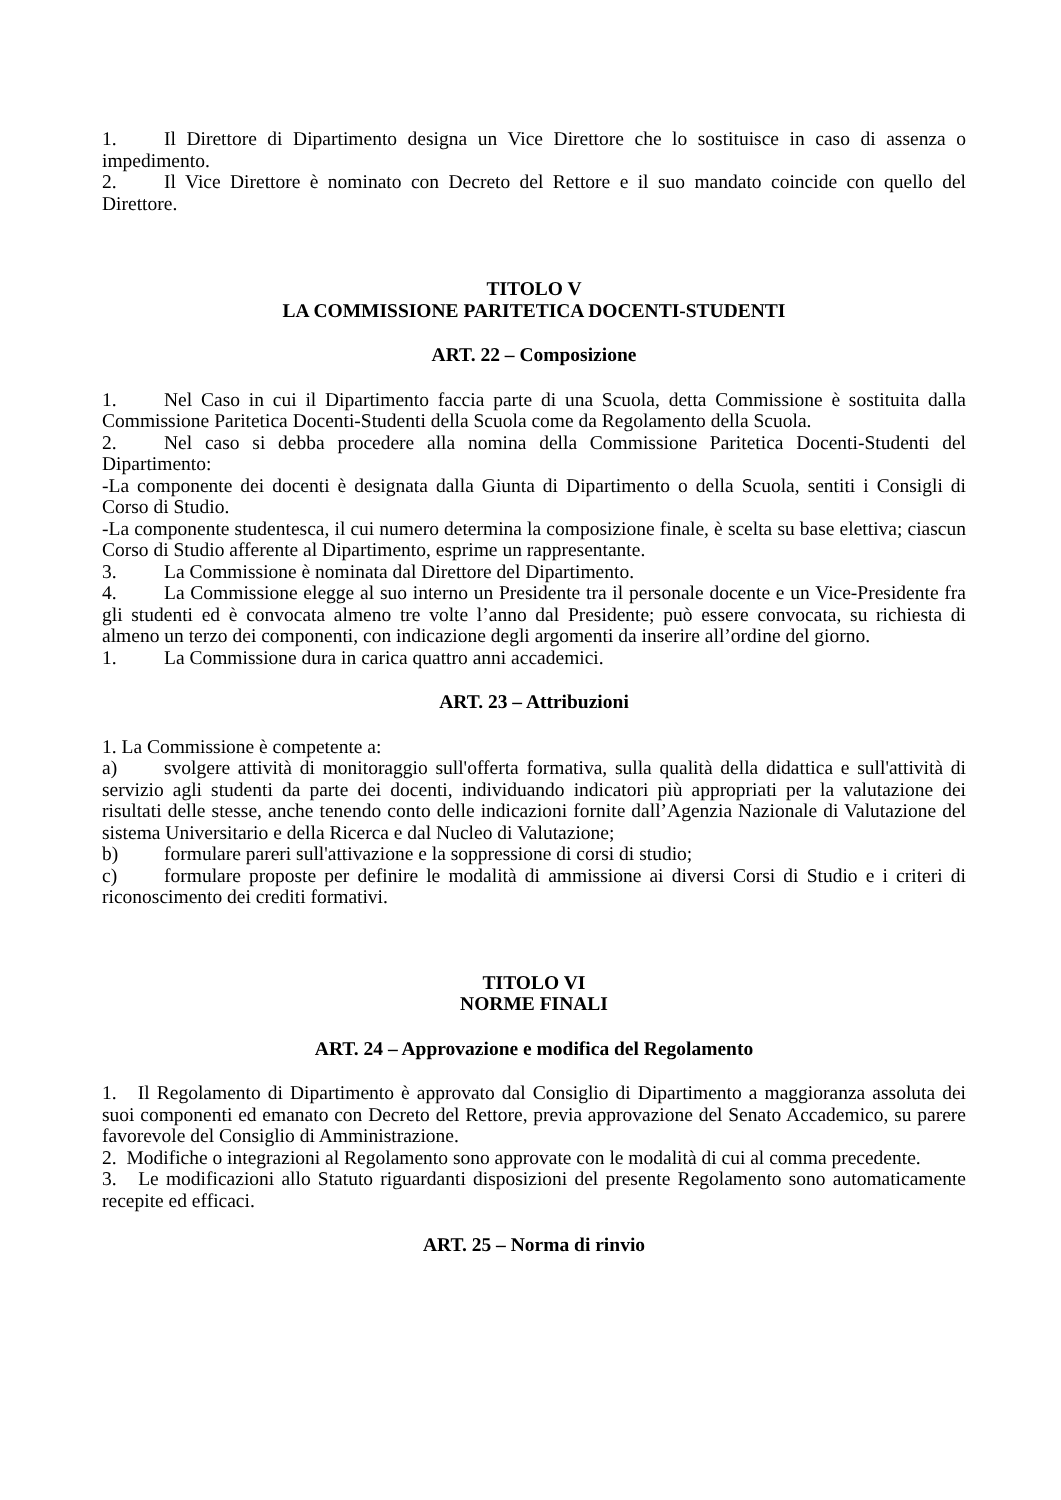1. Il Direttore di Dipartimento designa un Vice Direttore che lo sostituisce in caso di assenza o impedimento.
2. Il Vice Direttore è nominato con Decreto del Rettore e il suo mandato coincide con quello del Direttore.
TITOLO V
LA COMMISSIONE PARITETICA DOCENTI-STUDENTI
ART. 22 – Composizione
1. Nel Caso in cui il Dipartimento faccia parte di una Scuola, detta Commissione è sostituita dalla Commissione Paritetica Docenti-Studenti della Scuola come da Regolamento della Scuola.
2. Nel caso si debba procedere alla nomina della Commissione Paritetica Docenti-Studenti del Dipartimento:
-La componente dei docenti è designata dalla Giunta di Dipartimento o della Scuola, sentiti i Consigli di Corso di Studio.
-La componente studentesca, il cui numero determina la composizione finale, è scelta su base elettiva; ciascun Corso di Studio afferente al Dipartimento, esprime un rappresentante.
3. La Commissione è nominata dal Direttore del Dipartimento.
4. La Commissione elegge al suo interno un Presidente tra il personale docente e un Vice-Presidente fra gli studenti ed è convocata almeno tre volte l’anno dal Presidente; può essere convocata, su richiesta di almeno un terzo dei componenti, con indicazione degli argomenti da inserire all’ordine del giorno.
1. La Commissione dura in carica quattro anni accademici.
ART. 23 – Attribuzioni
1. La Commissione è competente a:
a) svolgere attività di monitoraggio sull'offerta formativa, sulla qualità della didattica e sull'attività di servizio agli studenti da parte dei docenti, individuando indicatori più appropriati per la valutazione dei risultati delle stesse, anche tenendo conto delle indicazioni fornite dall’Agenzia Nazionale di Valutazione del sistema Universitario e della Ricerca e dal Nucleo di Valutazione;
b) formulare pareri sull'attivazione e la soppressione di corsi di studio;
c) formulare proposte per definire le modalità di ammissione ai diversi Corsi di Studio e i criteri di riconoscimento dei crediti formativi.
TITOLO VI
NORME FINALI
ART. 24 – Approvazione e modifica del Regolamento
1. Il Regolamento di Dipartimento è approvato dal Consiglio di Dipartimento a maggioranza assoluta dei suoi componenti ed emanato con Decreto del Rettore, previa approvazione del Senato Accademico, su parere favorevole del Consiglio di Amministrazione.
2. Modifiche o integrazioni al Regolamento sono approvate con le modalità di cui al comma precedente.
3. Le modificazioni allo Statuto riguardanti disposizioni del presente Regolamento sono automaticamente recepite ed efficaci.
ART. 25 – Norma di rinvio